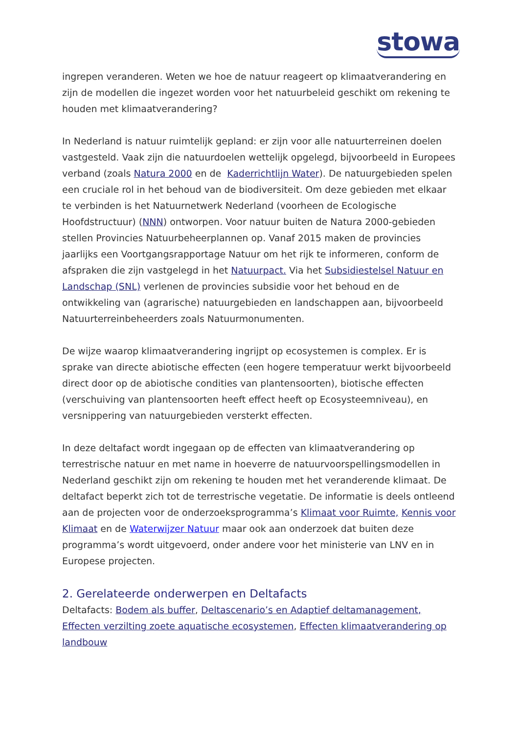stowa
ingrepen veranderen. Weten we hoe de natuur reageert op klimaatverandering en zijn de modellen die ingezet worden voor het natuurbeleid geschikt om rekening te houden met klimaatverandering?
In Nederland is natuur ruimtelijk gepland: er zijn voor alle natuurterreinen doelen vastgesteld. Vaak zijn die natuurdoelen wettelijk opgelegd, bijvoorbeeld in Europees verband (zoals Natura 2000 en de Kaderrichtlijn Water). De natuurgebieden spelen een cruciale rol in het behoud van de biodiversiteit. Om deze gebieden met elkaar te verbinden is het Natuurnetwerk Nederland (voorheen de Ecologische Hoofdstructuur) (NNN) ontworpen. Voor natuur buiten de Natura 2000-gebieden stellen Provincies Natuurbeheerplannen op. Vanaf 2015 maken de provincies jaarlijks een Voortgangsrapportage Natuur om het rijk te informeren, conform de afspraken die zijn vastgelegd in het Natuurpact. Via het Subsidiestelsel Natuur en Landschap (SNL) verlenen de provincies subsidie voor het behoud en de ontwikkeling van (agrarische) natuurgebieden en landschappen aan, bijvoorbeeld Natuurterreinbeheerders zoals Natuurmonumenten.
De wijze waarop klimaatverandering ingrijpt op ecosystemen is complex. Er is sprake van directe abiotische effecten (een hogere temperatuur werkt bijvoorbeeld direct door op de abiotische condities van plantensoorten), biotische effecten (verschuiving van plantensoorten heeft effect heeft op Ecosysteemniveau), en versnippering van natuurgebieden versterkt effecten.
In deze deltafact wordt ingegaan op de effecten van klimaatverandering op terrestrische natuur en met name in hoeverre de natuurvoorspellingsmodellen in Nederland geschikt zijn om rekening te houden met het veranderende klimaat. De deltafact beperkt zich tot de terrestrische vegetatie. De informatie is deels ontleend aan de projecten voor de onderzoeksprogramma’s Klimaat voor Ruimte, Kennis voor Klimaat en de Waterwijzer Natuur maar ook aan onderzoek dat buiten deze programma’s wordt uitgevoerd, onder andere voor het ministerie van LNV en in Europese projecten.
2. Gerelateerde onderwerpen en Deltafacts
Deltafacts: Bodem als buffer, Deltascenario’s en Adaptief deltamanagement, Effecten verzilting zoete aquatische ecosystemen, Effecten klimaatverandering op landbouw